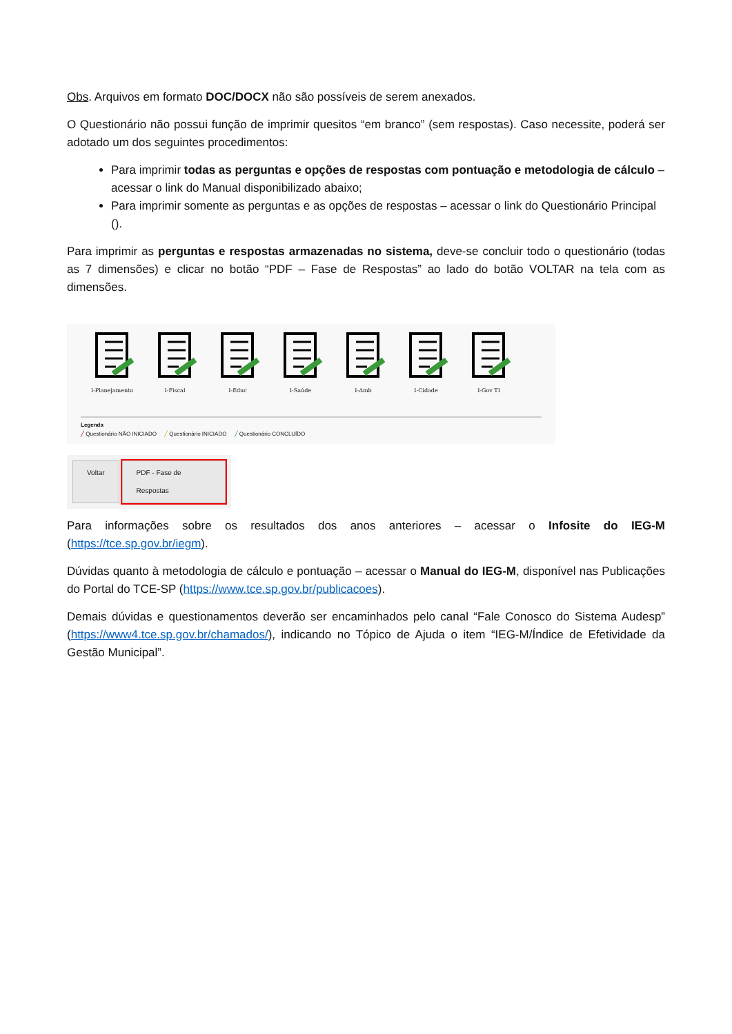Obs. Arquivos em formato DOC/DOCX não são possíveis de serem anexados.
O Questionário não possui função de imprimir quesitos “em branco” (sem respostas). Caso necessite, poderá ser adotado um dos seguintes procedimentos:
Para imprimir todas as perguntas e opções de respostas com pontuação e metodologia de cálculo – acessar o link do Manual disponibilizado abaixo;
Para imprimir somente as perguntas e as opções de respostas – acessar o link do Questionário Principal ().
Para imprimir as perguntas e respostas armazenadas no sistema, deve-se concluir todo o questionário (todas as 7 dimensões) e clicar no botão “PDF – Fase de Respostas” ao lado do botão VOLTAR na tela com as dimensões.
I-Planejamento
I-Fiscal
I-Educ
I-Saúde
I-Amb
I-Cidade
I-Gov TI
Legenda
╱ Questionário NÃO INICIADO ╱ Questionário INICIADO ╱ Questionário CONCLUÍDO
Voltar PDF - Fase de Respostas
Para informações sobre os resultados dos anos anteriores – acessar o Infosite do IEG-M (https://tce.sp.gov.br/iegm).
Dúvidas quanto à metodologia de cálculo e pontuação – acessar o Manual do IEG-M, disponível nas Publicações do Portal do TCE-SP (https://www.tce.sp.gov.br/publicacoes).
Demais dúvidas e questionamentos deverão ser encaminhados pelo canal “Fale Conosco do Sistema Audesp” (https://www4.tce.sp.gov.br/chamados/), indicando no Tópico de Ajuda o item “IEG-M/Índice de Efetividade da Gestão Municipal”.